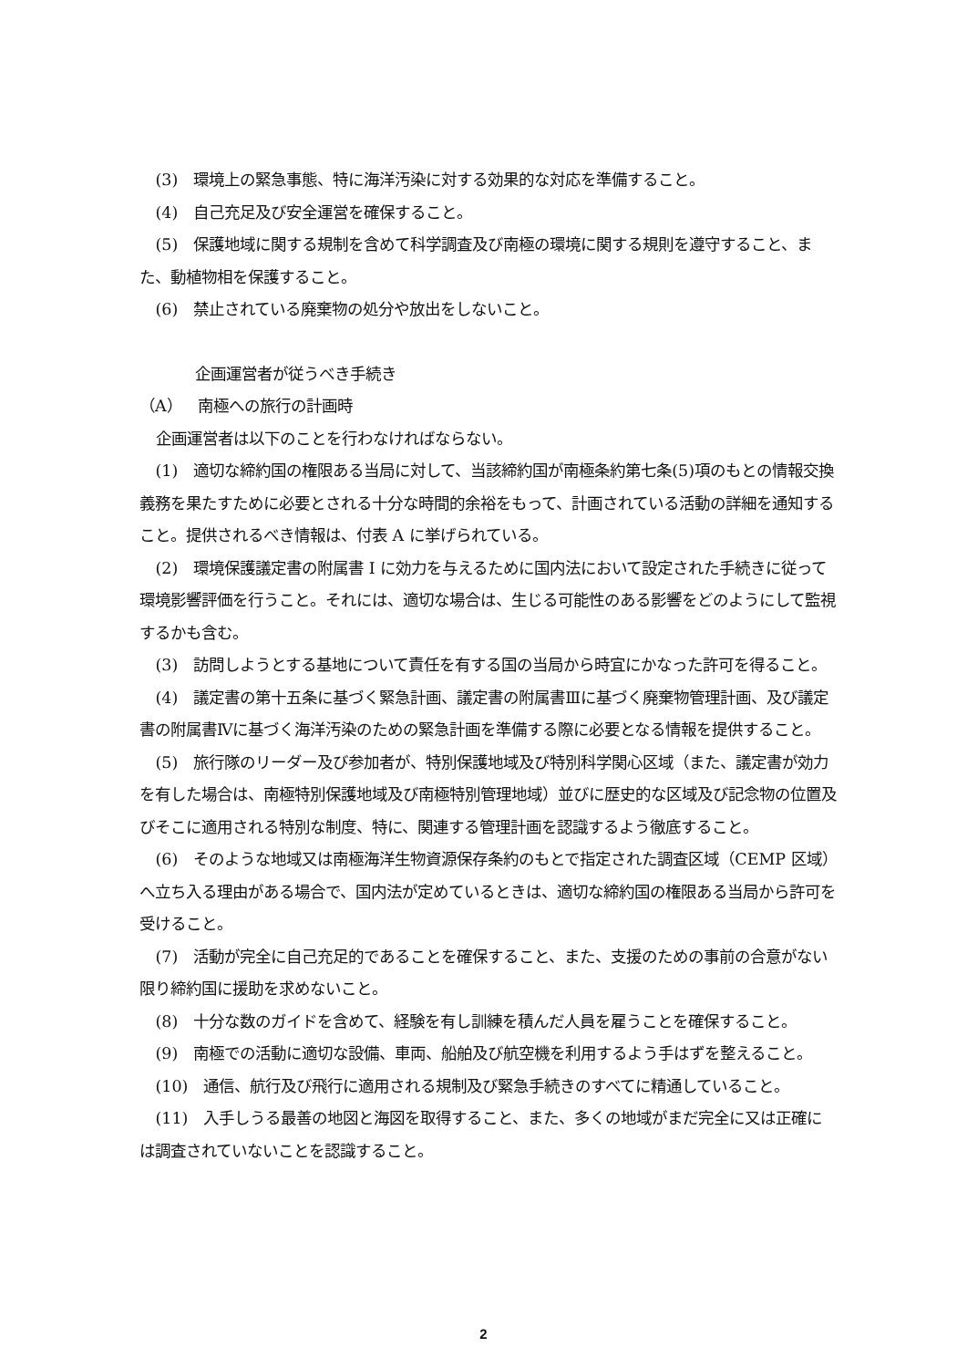(3)　環境上の緊急事態、特に海洋汚染に対する効果的な対応を準備すること。
(4)　自己充足及び安全運営を確保すること。
(5)　保護地域に関する規制を含めて科学調査及び南極の環境に関する規則を遵守すること、また、動植物相を保護すること。
(6)　禁止されている廃棄物の処分や放出をしないこと。
企画運営者が従うべき手続き
（A）　南極への旅行の計画時
企画運営者は以下のことを行わなければならない。
(1)　適切な締約国の権限ある当局に対して、当該締約国が南極条約第七条(5)項のもとの情報交換義務を果たすために必要とされる十分な時間的余裕をもって、計画されている活動の詳細を通知すること。提供されるべき情報は、付表 A に挙げられている。
(2)　環境保護議定書の附属書 I に効力を与えるために国内法において設定された手続きに従って環境影響評価を行うこと。それには、適切な場合は、生じる可能性のある影響をどのようにして監視するかも含む。
(3)　訪問しようとする基地について責任を有する国の当局から時宜にかなった許可を得ること。
(4)　議定書の第十五条に基づく緊急計画、議定書の附属書Ⅲに基づく廃棄物管理計画、及び議定書の附属書Ⅳに基づく海洋汚染のための緊急計画を準備する際に必要となる情報を提供すること。
(5)　旅行隊のリーダー及び参加者が、特別保護地域及び特別科学関心区域（また、議定書が効力を有した場合は、南極特別保護地域及び南極特別管理地域）並びに歴史的な区域及び記念物の位置及びそこに適用される特別な制度、特に、関連する管理計画を認識するよう徹底すること。
(6)　そのような地域又は南極海洋生物資源保存条約のもとで指定された調査区域（CEMP 区域）　へ立ち入る理由がある場合で、国内法が定めているときは、適切な締約国の権限ある当局から許可を受けること。
(7)　活動が完全に自己充足的であることを確保すること、また、支援のための事前の合意がない限り締約国に援助を求めないこと。
(8)　十分な数のガイドを含めて、経験を有し訓練を積んだ人員を雇うことを確保すること。
(9)　南極での活動に適切な設備、車両、船舶及び航空機を利用するよう手はずを整えること。
(10)　通信、航行及び飛行に適用される規制及び緊急手続きのすべてに精通していること。
(11)　入手しうる最善の地図と海図を取得すること、また、多くの地域がまだ完全に又は正確には調査されていないことを認識すること。
2